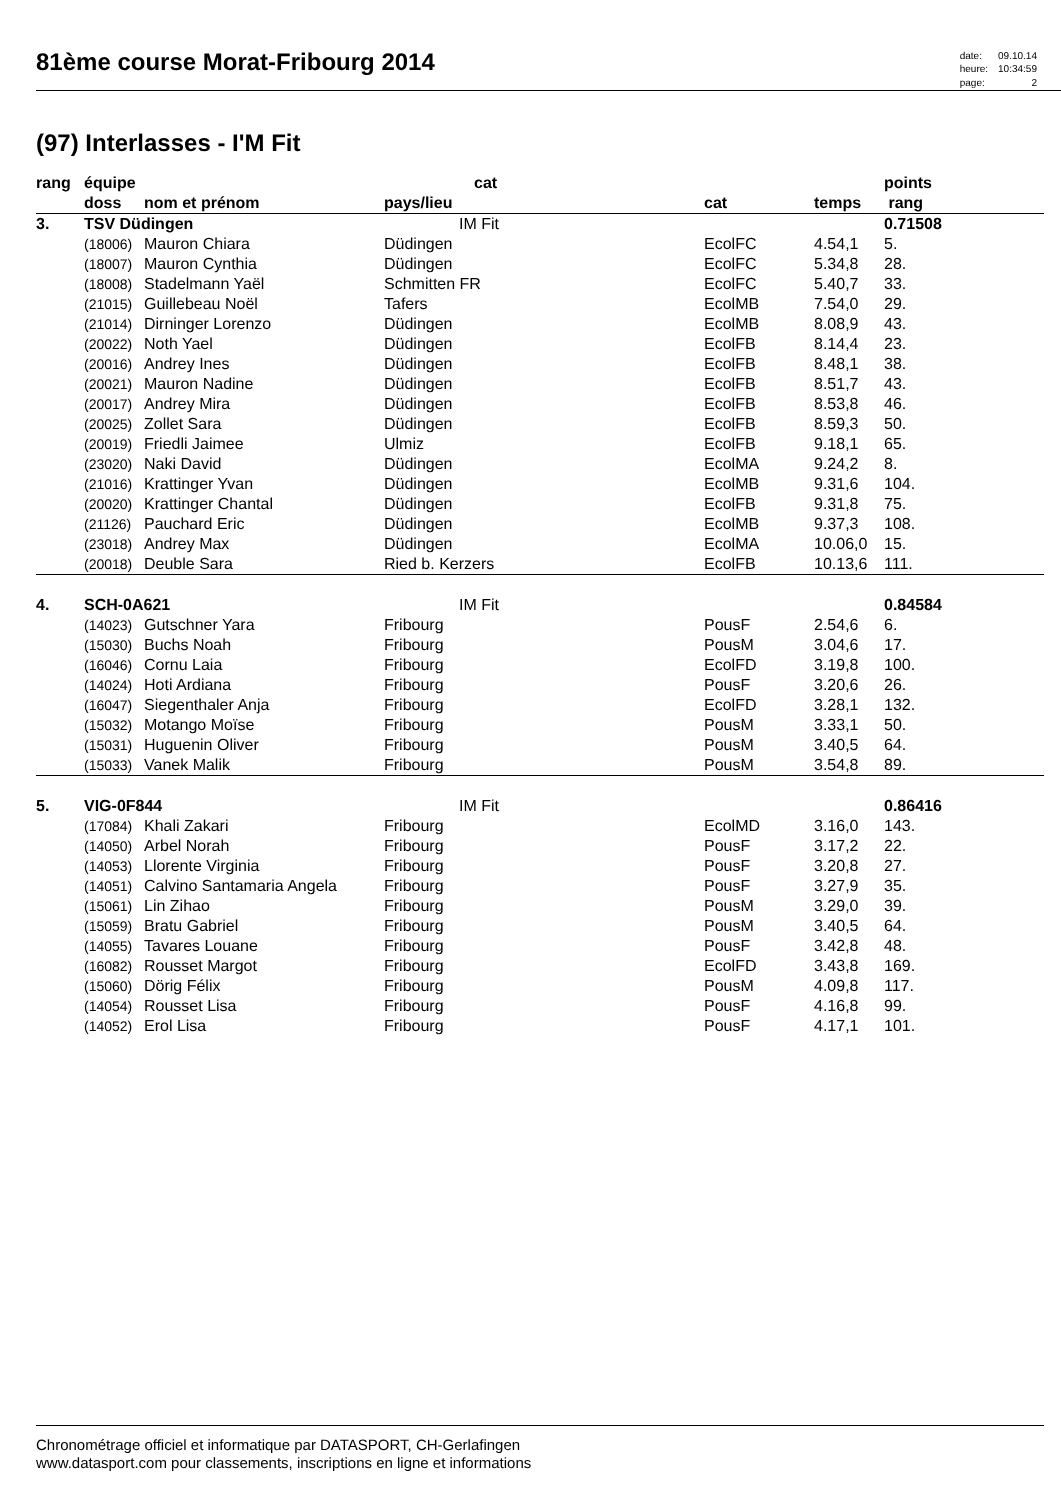81ème course Morat-Fribourg 2014
| date: | 09.10.14 |
| heure: | 10:34:59 |
| page: | 2 |
(97) Interlasses - I'M Fit
| rang | équipe | | cat | | | points | |
| --- | --- | --- | --- | --- | --- | --- | --- |
| | doss | nom et prénom | pays/lieu | cat | temps | rang | |
| 3. | TSV Düdingen | | IM Fit | | | 0.71508 | |
| | (18006) | Mauron Chiara | Düdingen | EcolFC | 4.54,1 | 5. | |
| | (18007) | Mauron Cynthia | Düdingen | EcolFC | 5.34,8 | 28. | |
| | (18008) | Stadelmann Yaël | Schmitten FR | EcolFC | 5.40,7 | 33. | |
| | (21015) | Guillebeau Noël | Tafers | EcolMB | 7.54,0 | 29. | |
| | (21014) | Dirninger Lorenzo | Düdingen | EcolMB | 8.08,9 | 43. | |
| | (20022) | Noth Yael | Düdingen | EcolFB | 8.14,4 | 23. | |
| | (20016) | Andrey Ines | Düdingen | EcolFB | 8.48,1 | 38. | |
| | (20021) | Mauron Nadine | Düdingen | EcolFB | 8.51,7 | 43. | |
| | (20017) | Andrey Mira | Düdingen | EcolFB | 8.53,8 | 46. | |
| | (20025) | Zollet Sara | Düdingen | EcolFB | 8.59,3 | 50. | |
| | (20019) | Friedli Jaimee | Ulmiz | EcolFB | 9.18,1 | 65. | |
| | (23020) | Naki David | Düdingen | EcolMA | 9.24,2 | 8. | |
| | (21016) | Krattinger Yvan | Düdingen | EcolMB | 9.31,6 | 104. | |
| | (20020) | Krattinger Chantal | Düdingen | EcolFB | 9.31,8 | 75. | |
| | (21126) | Pauchard Eric | Düdingen | EcolMB | 9.37,3 | 108. | |
| | (23018) | Andrey Max | Düdingen | EcolMA | 10.06,0 | 15. | |
| | (20018) | Deuble Sara | Ried b. Kerzers | EcolFB | 10.13,6 | 111. | |
| 4. | SCH-0A621 | | IM Fit | | | 0.84584 | |
| | (14023) | Gutschner Yara | Fribourg | PousF | 2.54,6 | 6. | |
| | (15030) | Buchs Noah | Fribourg | PousM | 3.04,6 | 17. | |
| | (16046) | Cornu Laia | Fribourg | EcolFD | 3.19,8 | 100. | |
| | (14024) | Hoti Ardiana | Fribourg | PousF | 3.20,6 | 26. | |
| | (16047) | Siegenthaler Anja | Fribourg | EcolFD | 3.28,1 | 132. | |
| | (15032) | Motango Moïse | Fribourg | PousM | 3.33,1 | 50. | |
| | (15031) | Huguenin Oliver | Fribourg | PousM | 3.40,5 | 64. | |
| | (15033) | Vanek Malik | Fribourg | PousM | 3.54,8 | 89. | |
| 5. | VIG-0F844 | | IM Fit | | | 0.86416 | |
| | (17084) | Khali Zakari | Fribourg | EcolMD | 3.16,0 | 143. | |
| | (14050) | Arbel Norah | Fribourg | PousF | 3.17,2 | 22. | |
| | (14053) | Llorente Virginia | Fribourg | PousF | 3.20,8 | 27. | |
| | (14051) | Calvino Santamaria Angela | Fribourg | PousF | 3.27,9 | 35. | |
| | (15061) | Lin Zihao | Fribourg | PousM | 3.29,0 | 39. | |
| | (15059) | Bratu Gabriel | Fribourg | PousM | 3.40,5 | 64. | |
| | (14055) | Tavares Louane | Fribourg | PousF | 3.42,8 | 48. | |
| | (16082) | Rousset Margot | Fribourg | EcolFD | 3.43,8 | 169. | |
| | (15060) | Dörig Félix | Fribourg | PousM | 4.09,8 | 117. | |
| | (14054) | Rousset Lisa | Fribourg | PousF | 4.16,8 | 99. | |
| | (14052) | Erol Lisa | Fribourg | PousF | 4.17,1 | 101. | |
Chronométrage officiel et informatique par DATASPORT, CH-Gerlafingen
www.datasport.com pour classements, inscriptions en ligne et informations